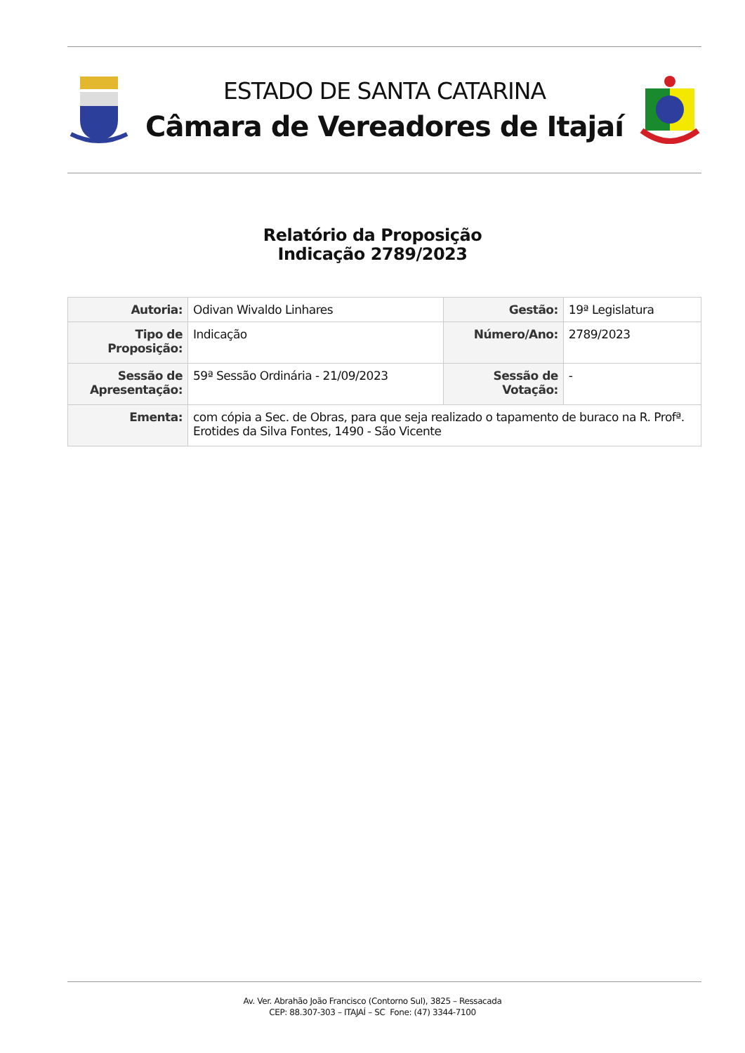ESTADO DE SANTA CATARINA
Câmara de Vereadores de Itajaí
Relatório da Proposição
Indicação 2789/2023
| Autoria: | Odivan Wivaldo Linhares | Gestão: | 19ª Legislatura |
| Tipo de Proposição: | Indicação | Número/Ano: | 2789/2023 |
| Sessão de Apresentação: | 59ª Sessão Ordinária - 21/09/2023 | Sessão de Votação: | - |
| Ementa: | com cópia a Sec. de Obras, para que seja realizado o tapamento de buraco na R. Profª. Erotides da Silva Fontes, 1490 - São Vicente | | |
Av. Ver. Abrahão João Francisco (Contorno Sul), 3825 – Ressacada
CEP: 88.307-303 – ITAJAÍ – SC Fone: (47) 3344-7100